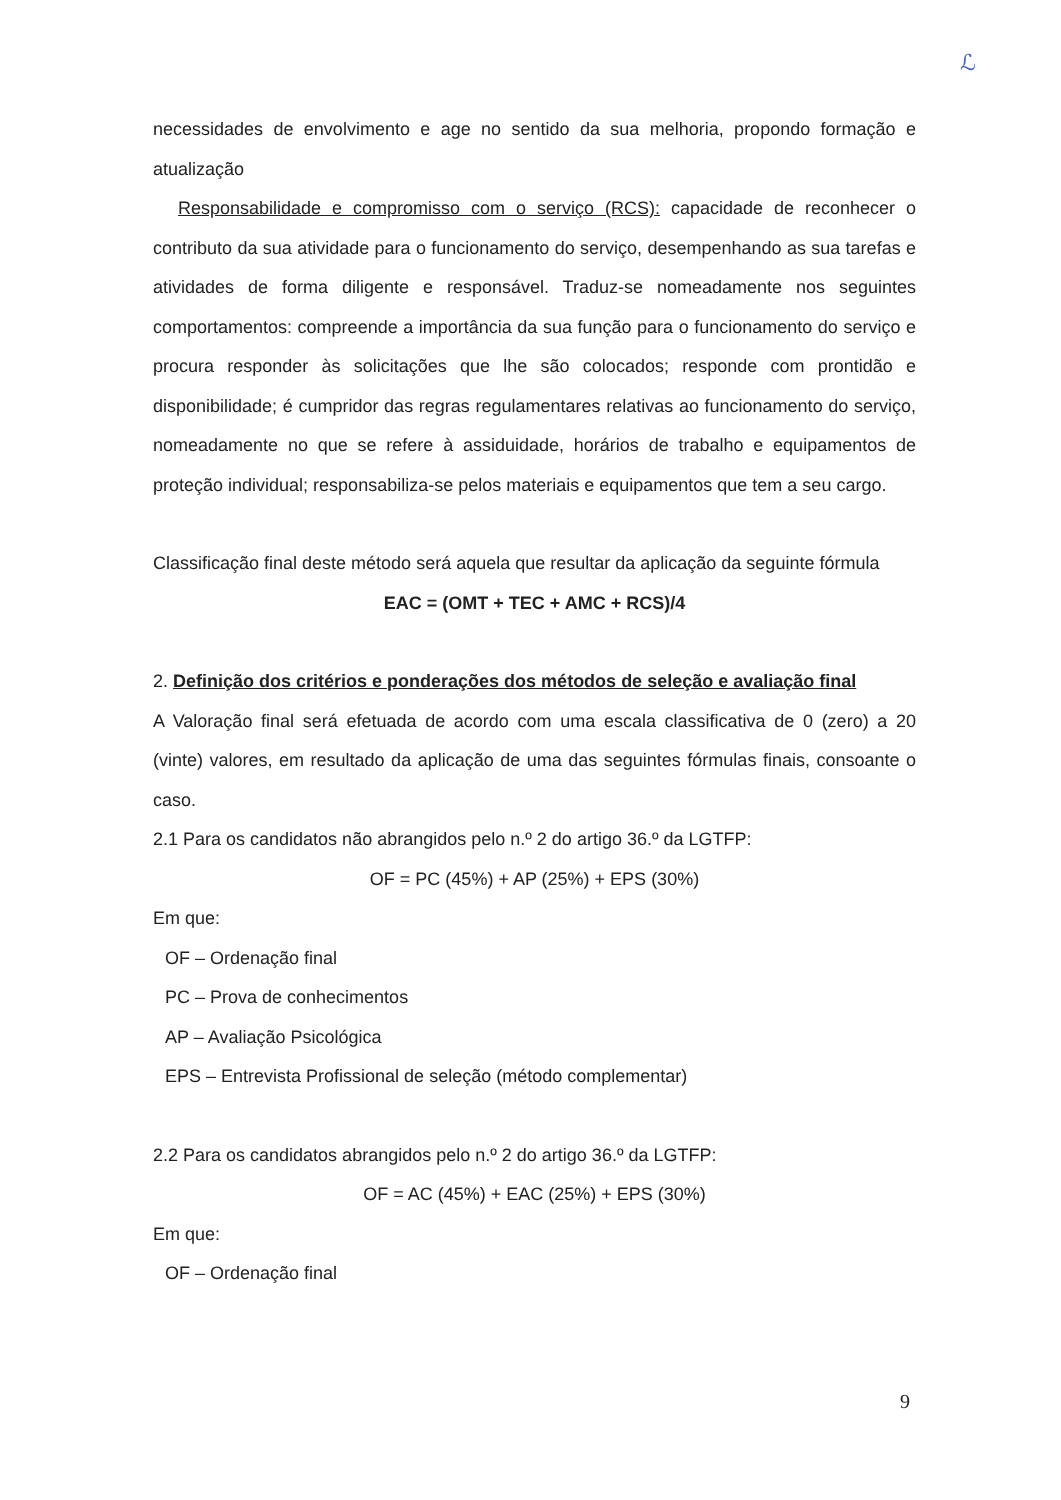ℒ
necessidades de envolvimento e age no sentido da sua melhoria, propondo formação e atualização
Responsabilidade e compromisso com o serviço (RCS): capacidade de reconhecer o contributo da sua atividade para o funcionamento do serviço, desempenhando as sua tarefas e atividades de forma diligente e responsável. Traduz-se nomeadamente nos seguintes comportamentos: compreende a importância da sua função para o funcionamento do serviço e procura responder às solicitações que lhe são colocados; responde com prontidão e disponibilidade; é cumpridor das regras regulamentares relativas ao funcionamento do serviço, nomeadamente no que se refere à assiduidade, horários de trabalho e equipamentos de proteção individual; responsabiliza-se pelos materiais e equipamentos que tem a seu cargo.
Classificação final deste método será aquela que resultar da aplicação da seguinte fórmula
EAC = (OMT + TEC + AMC + RCS)/4
2. Definição dos critérios e ponderações dos métodos de seleção e avaliação final
A Valoração final será efetuada de acordo com uma escala classificativa de 0 (zero) a 20 (vinte) valores, em resultado da aplicação de uma das seguintes fórmulas finais, consoante o caso.
2.1 Para os candidatos não abrangidos pelo n.º 2 do artigo 36.º da LGTFP:
OF = PC (45%) + AP (25%) + EPS (30%)
Em que:
OF – Ordenação final
PC – Prova de conhecimentos
AP – Avaliação Psicológica
EPS – Entrevista Profissional de seleção (método complementar)
2.2 Para os candidatos abrangidos pelo n.º 2 do artigo 36.º da LGTFP:
OF = AC (45%) + EAC (25%) + EPS (30%)
Em que:
OF – Ordenação final
9